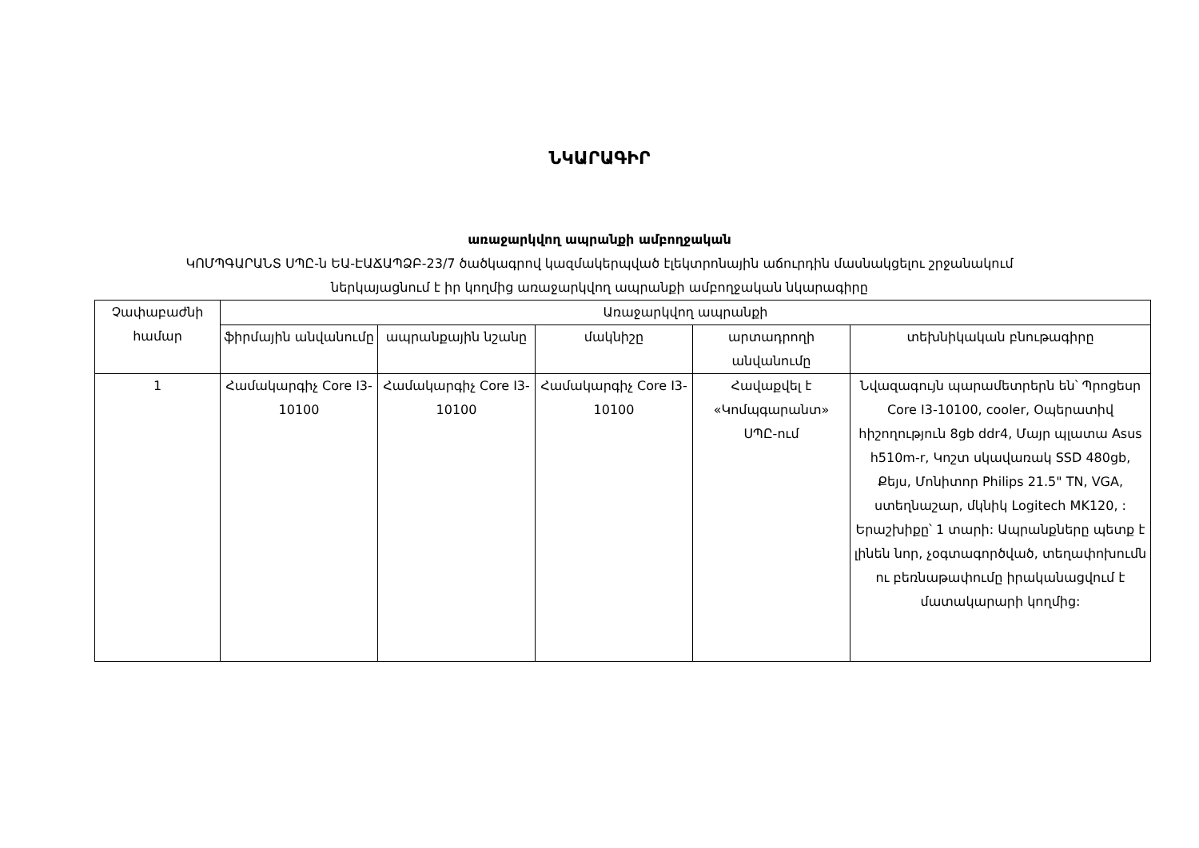ՆԿԱՐԱԳԻՐ
առաջարկվող ապրանքի ամբողջական
ԿՈՄՊԳԱՐԱՆՏ ՍՊԸ-ն ԵԱ-ԷԱՃԱՊՁԲ-23/7 ծածկագրով կազմակերպված էլեկտրոնային աճուրդին մասնակցելու շրջանակում
ներկայացնում է իր կողմից առաջարկվող ապրանքի ամբողջական նկարագիրը
| Չափաբաժնի համար | Առաջարկվող ապրանքի | | | | |
| --- | --- | --- | --- | --- | --- |
| | ֆիրմային անվանումը | ապրանքային նշանը | մակնիշը | արտադրողի անվանումը | տեխնիկական բնութագիրը |
| 1 | Համակարգիչ Core I3-10100 | Համակարգիչ Core I3-10100 | Համակարգիչ Core I3-10100 | Հավաքվել է «Կոմպգարանտ» ՍՊԸ-ում | Նվազագույն պարամետրերն են՝ Պրոցեսր Core I3-10100, cooler, Օպերատիվ հիշողություն 8gb ddr4, Մայր պլատա Asus h510m-r, Կոշտ սկավառակ SSD 480gb, Քեյս, Մոնիտոր Philips 21.5" TN, VGA, ստեղնաշար, մկնիկ Logitech MK120, : Երաշխիքը՝ 1 տարի: Ապրանքները պետք է լինեն նոր, չօգտագործված, տեղափոխումն ու բեռնաթափումը իրականացվում է մատակարարի կողմից: |